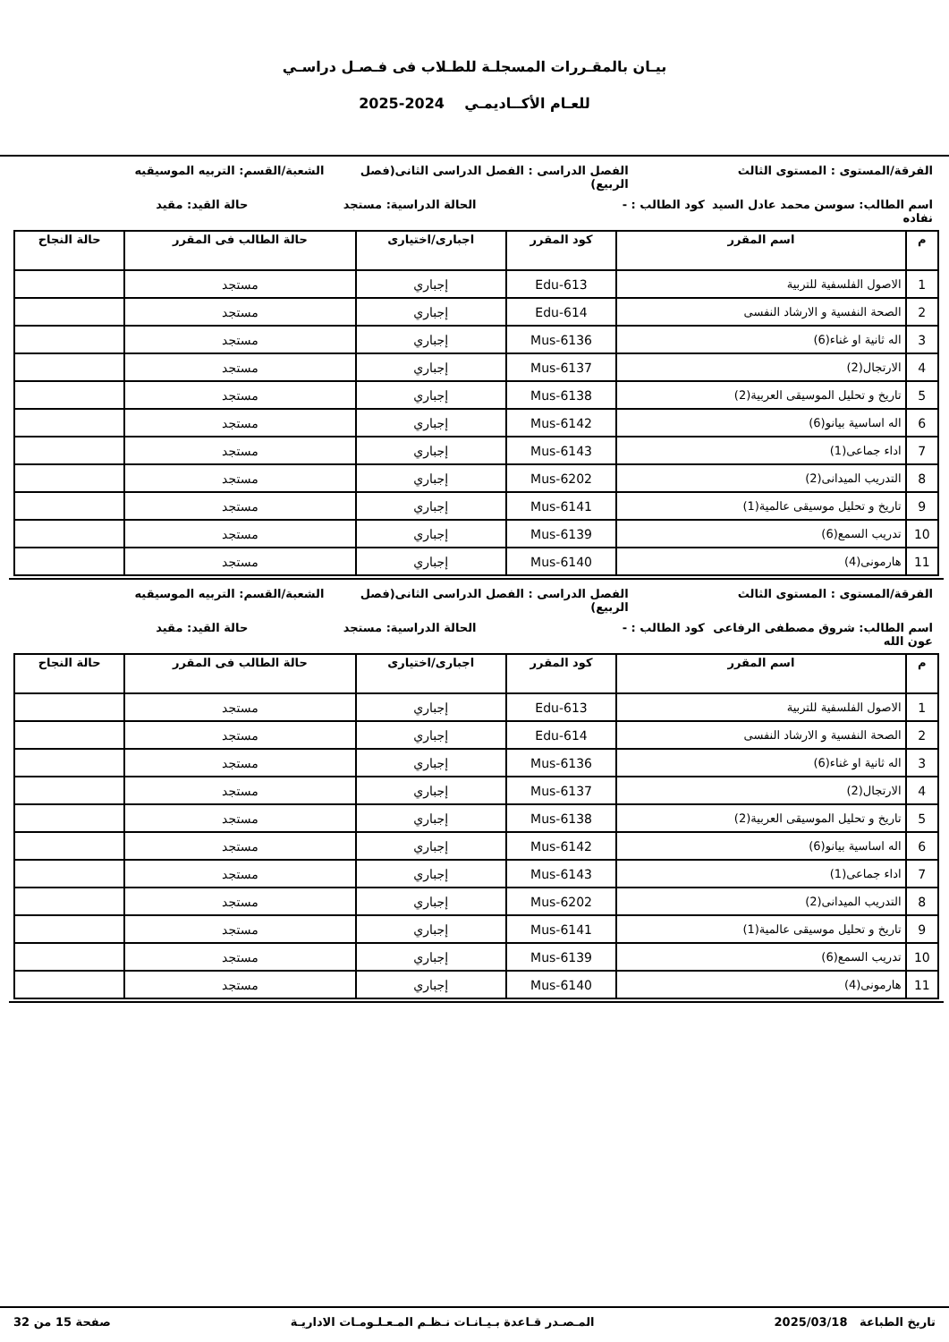بيـان بالمقـررات المسجلـة للطـلاب فى فـصـل دراسـي
للعـام الأكــاديمـي 2024-2025
الفرقة/المستوى : المستوى الثالث
الفصل الدراسى : الفصل الدراسى الثانى(فصل الربيع)
الشعبة/القسم: التربيه الموسيقيه
اسم الطالب: سوسن محمد عادل السيد نفاده
كود الطالب : - الحالة الدراسية: مستجد حالة القيد: مقيد
| م | اسم المقرر | كود المقرر | اجبارى/اختيارى | حالة الطالب فى المقرر | حالة النجاح |
| --- | --- | --- | --- | --- | --- |
| 1 | الاصول الفلسفية للتربية | Edu-613 | إجباري | مستجد | |
| 2 | الصحة النفسية و الارشاد النفسى | Edu-614 | إجباري | مستجد | |
| 3 | اله ثانية او غناء(6) | Mus-6136 | إجباري | مستجد | |
| 4 | الارتجال(2) | Mus-6137 | إجباري | مستجد | |
| 5 | تاريخ و تحليل الموسيقى العربية(2) | Mus-6138 | إجباري | مستجد | |
| 6 | اله اساسية بيانو(6) | Mus-6142 | إجباري | مستجد | |
| 7 | اداء جماعى(1) | Mus-6143 | إجباري | مستجد | |
| 8 | التدريب الميدانى(2) | Mus-6202 | إجباري | مستجد | |
| 9 | تاريخ و تحليل موسيقى عالمية(1) | Mus-6141 | إجباري | مستجد | |
| 10 | تدريب السمع(6) | Mus-6139 | إجباري | مستجد | |
| 11 | هارمونى(4) | Mus-6140 | إجباري | مستجد | |
الفرقة/المستوى : المستوى الثالث
الفصل الدراسى : الفصل الدراسى الثانى(فصل الربيع)
الشعبة/القسم: التربيه الموسيقيه
اسم الطالب: شروق مصطفى الرفاعى عون الله
كود الطالب : - الحالة الدراسية: مستجد حالة القيد: مقيد
| م | اسم المقرر | كود المقرر | اجبارى/اختيارى | حالة الطالب فى المقرر | حالة النجاح |
| --- | --- | --- | --- | --- | --- |
| 1 | الاصول الفلسفية للتربية | Edu-613 | إجباري | مستجد | |
| 2 | الصحة النفسية و الارشاد النفسى | Edu-614 | إجباري | مستجد | |
| 3 | اله ثانية او غناء(6) | Mus-6136 | إجباري | مستجد | |
| 4 | الارتجال(2) | Mus-6137 | إجباري | مستجد | |
| 5 | تاريخ و تحليل الموسيقى العربية(2) | Mus-6138 | إجباري | مستجد | |
| 6 | اله اساسية بيانو(6) | Mus-6142 | إجباري | مستجد | |
| 7 | اداء جماعى(1) | Mus-6143 | إجباري | مستجد | |
| 8 | التدريب الميدانى(2) | Mus-6202 | إجباري | مستجد | |
| 9 | تاريخ و تحليل موسيقى عالمية(1) | Mus-6141 | إجباري | مستجد | |
| 10 | تدريب السمع(6) | Mus-6139 | إجباري | مستجد | |
| 11 | هارمونى(4) | Mus-6140 | إجباري | مستجد | |
تاريخ الطباعة 2025/03/18 المـصـدر قـاعدة بـيـانـات نـظـم المـعـلـومـات الاداريـة صفحة 15 من 32